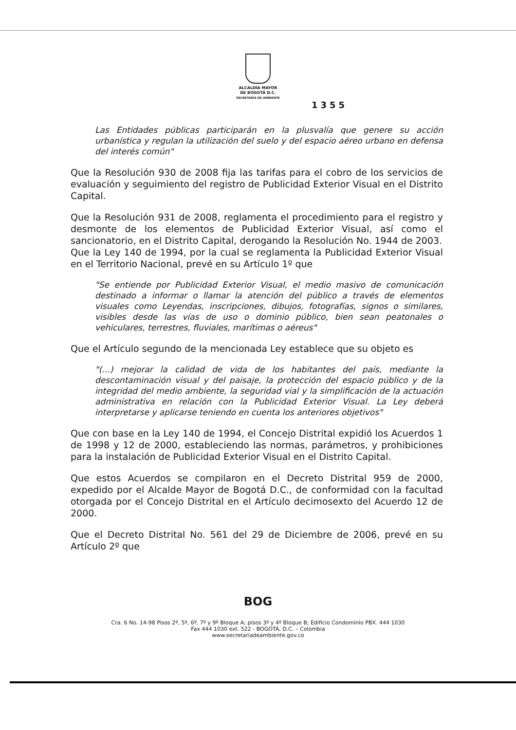ALCALDÍA MAYOR
DE BOGOTÁ D.C.
SECRETARÍA DE AMBIENTE
1355
Las Entidades públicas participarán en la plusvalía que genere su acción urbanística y regulan la utilización del suelo y del espacio aéreo urbano en defensa del interés común"
Que la Resolución 930 de 2008 fija las tarifas para el cobro de los servicios de evaluación y seguimiento del registro de Publicidad Exterior Visual en el Distrito Capital.
Que la Resolución 931 de 2008, reglamenta el procedimiento para el registro y desmonte de los elementos de Publicidad Exterior Visual, así como el sancionatorio, en el Distrito Capital, derogando la Resolución No. 1944 de 2003.
Que la Ley 140 de 1994, por la cual se reglamenta la Publicidad Exterior Visual en el Territorio Nacional, prevé en su Artículo 1º que
"Se entiende por Publicidad Exterior Visual, el medio masivo de comunicación destinado a informar o llamar la atención del público a través de elementos visuales como Leyendas, inscripciones, dibujos, fotografías, signos o similares, visibles desde las vías de uso o dominio público, bien sean peatonales o vehiculares, terrestres, fluviales, marítimas o aéreus"
Que el Artículo segundo de la mencionada Ley establece que su objeto es
"(...) mejorar la calidad de vida de los habitantes del país, mediante la descontaminación visual y del paisaje, la protección del espacio público y de la integridad del medio ambiente, la seguridad vial y la simplificación de la actuación administrativa en relación con la Publicidad Exterior Visual. La Ley deberá interpretarse y aplicarse teniendo en cuenta los anteriores objetivos"
Que con base en la Ley 140 de 1994, el Concejo Distrital expidió los Acuerdos 1 de 1998 y 12 de 2000, estableciendo las normas, parámetros, y prohibiciones para la instalación de Publicidad Exterior Visual en el Distrito Capital.
Que estos Acuerdos se compilaron en el Decreto Distrital 959 de 2000, expedido por el Alcalde Mayor de Bogotá D.C., de conformidad con la facultad otorgada por el Concejo Distrital en el Artículo decimosexto del Acuerdo 12 de 2000.
Que el Decreto Distrital No. 561 del 29 de Diciembre de 2006, prevé en su Artículo 2º que
BOG
Cra. 6 No. 14-98 Pisos 2º, 5º, 6º, 7º y 9º Bloque A; pisos 3º y 4º Bloque B; Edificio Condominio PBX. 444 1030
Fax 444 1030 ext. 522 - BOGOTÁ, D.C. – Colombia
www.secretariadeambiente.gov.co